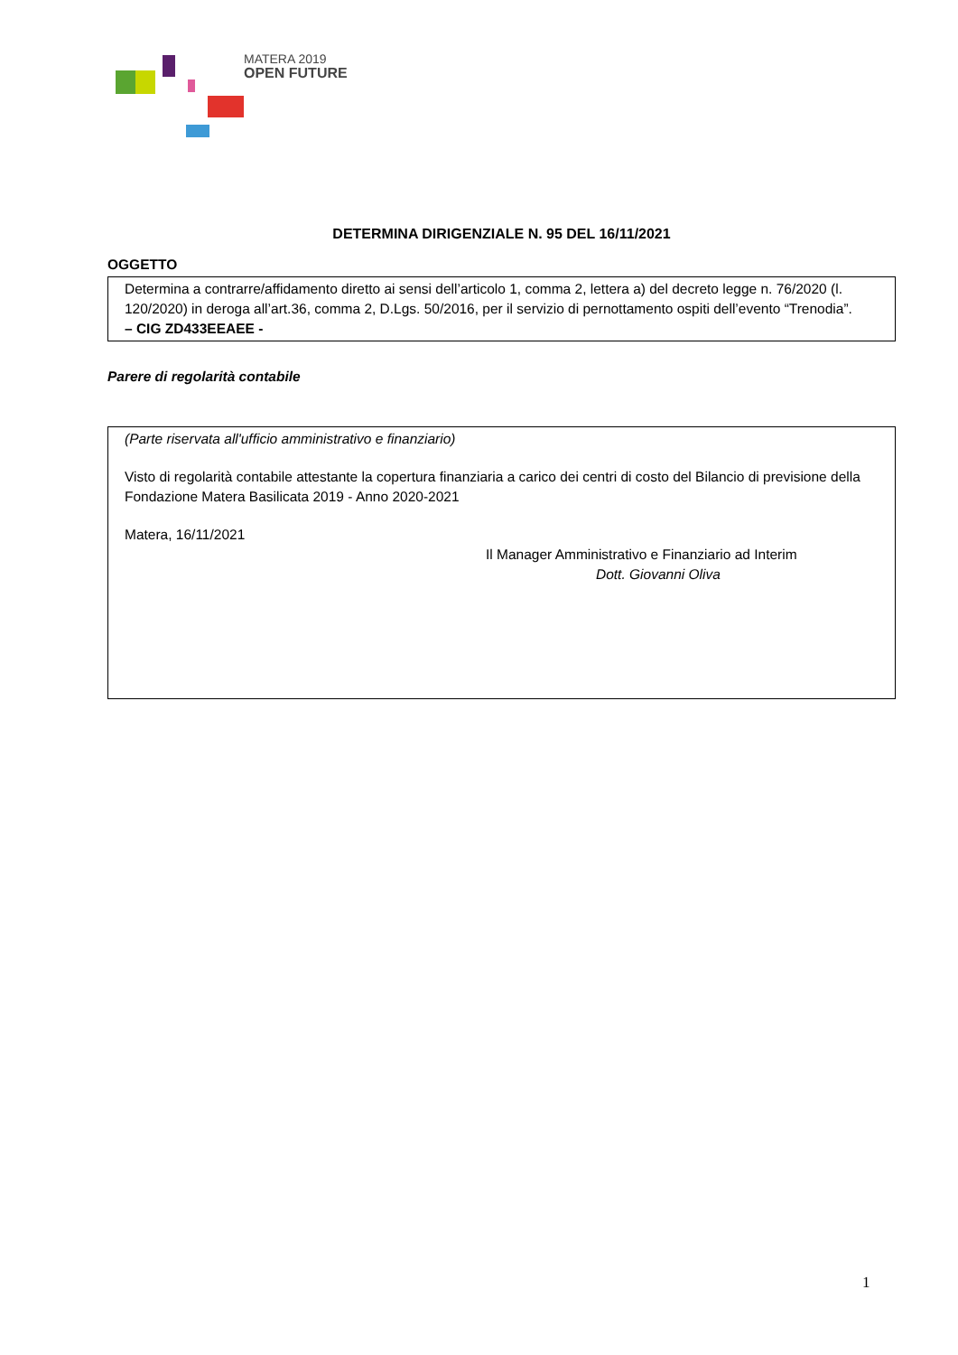MATERA 2019
OPEN FUTURE
DETERMINA DIRIGENZIALE N. 95 DEL 16/11/2021
OGGETTO
Determina a contrarre/affidamento diretto ai sensi dell’articolo 1, comma 2, lettera a) del decreto legge n. 76/2020 (l. 120/2020) in deroga all’art.36, comma 2, D.Lgs. 50/2016, per il servizio di pernottamento ospiti dell’evento “Trenodia”.
– CIG ZD433EEAEE -
Parere di regolarità contabile
(Parte riservata all'ufficio amministrativo e finanziario)
Visto di regolarità contabile attestante la copertura finanziaria a carico dei centri di costo del Bilancio di previsione della Fondazione Matera Basilicata 2019 - Anno 2020-2021
Matera, 16/11/2021
Il Manager Amministrativo e Finanziario ad Interim
Dott. Giovanni Oliva
1